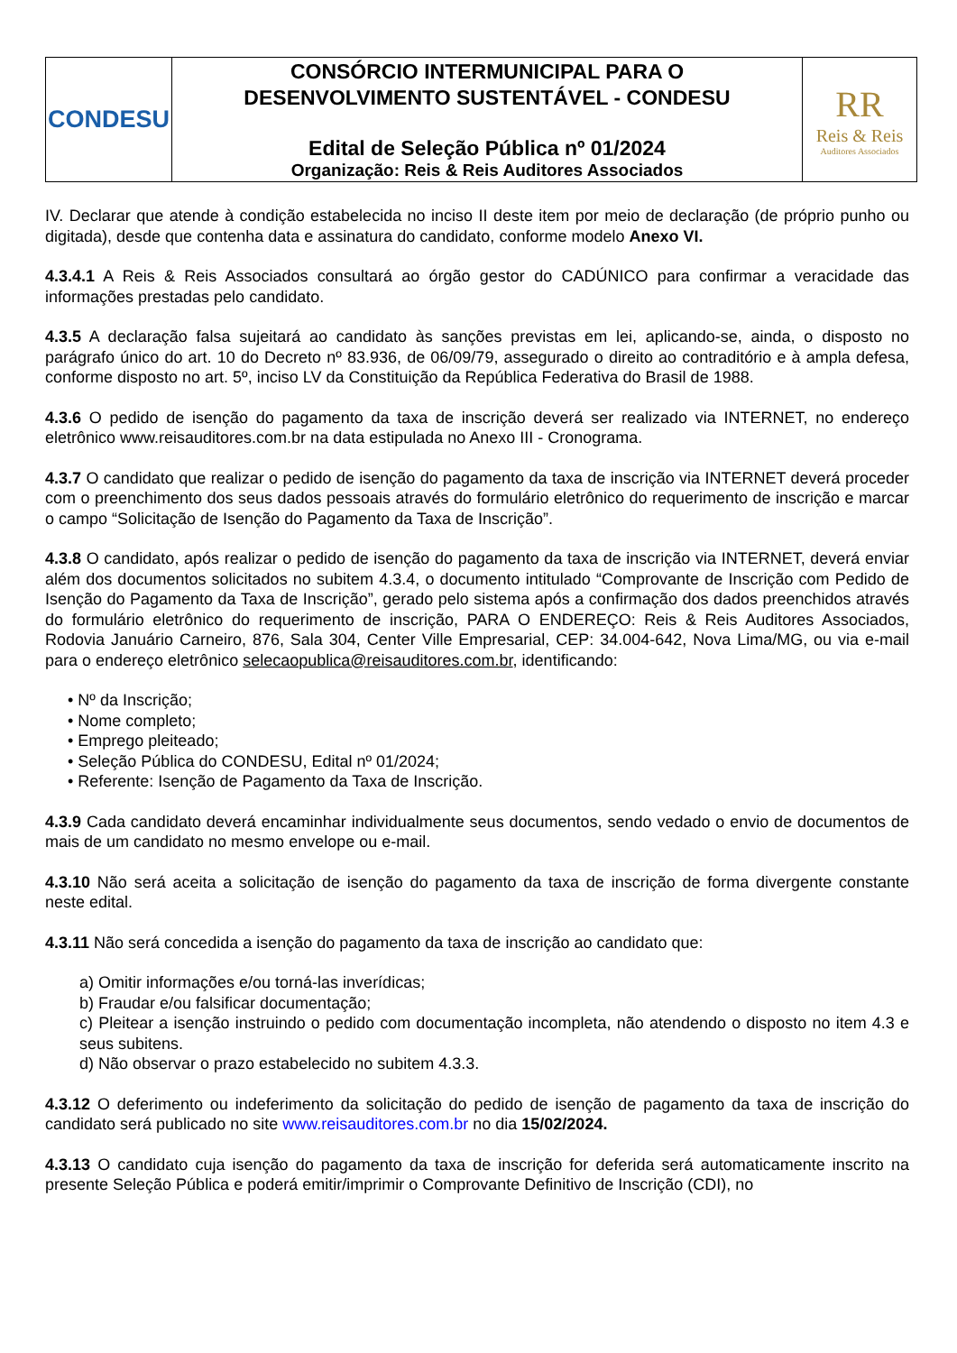| CONDESU | CONSÓRCIO INTERMUNICIPAL PARA O DESENVOLVIMENTO SUSTENTÁVEL - CONDESU Edital de Seleção Pública nº 01/2024 Organização: Reis & Reis Auditores Associados | RR Reis & Reis Auditores Associados |
IV. Declarar que atende à condição estabelecida no inciso II deste item por meio de declaração (de próprio punho ou digitada), desde que contenha data e assinatura do candidato, conforme modelo Anexo VI.
4.3.4.1 A Reis & Reis Associados consultará ao órgão gestor do CADÚNICO para confirmar a veracidade das informações prestadas pelo candidato.
4.3.5 A declaração falsa sujeitará ao candidato às sanções previstas em lei, aplicando-se, ainda, o disposto no parágrafo único do art. 10 do Decreto nº 83.936, de 06/09/79, assegurado o direito ao contraditório e à ampla defesa, conforme disposto no art. 5º, inciso LV da Constituição da República Federativa do Brasil de 1988.
4.3.6 O pedido de isenção do pagamento da taxa de inscrição deverá ser realizado via INTERNET, no endereço eletrônico www.reisauditores.com.br na data estipulada no Anexo III - Cronograma.
4.3.7 O candidato que realizar o pedido de isenção do pagamento da taxa de inscrição via INTERNET deverá proceder com o preenchimento dos seus dados pessoais através do formulário eletrônico do requerimento de inscrição e marcar o campo “Solicitação de Isenção do Pagamento da Taxa de Inscrição”.
4.3.8 O candidato, após realizar o pedido de isenção do pagamento da taxa de inscrição via INTERNET, deverá enviar além dos documentos solicitados no subitem 4.3.4, o documento intitulado “Comprovante de Inscrição com Pedido de Isenção do Pagamento da Taxa de Inscrição”, gerado pelo sistema após a confirmação dos dados preenchidos através do formulário eletrônico do requerimento de inscrição, PARA O ENDEREÇO: Reis & Reis Auditores Associados, Rodovia Januário Carneiro, 876, Sala 304, Center Ville Empresarial, CEP: 34.004-642, Nova Lima/MG, ou via e-mail para o endereço eletrônico selecaopublica@reisauditores.com.br, identificando:
• Nº da Inscrição;
• Nome completo;
• Emprego pleiteado;
• Seleção Pública do CONDESU, Edital nº 01/2024;
• Referente: Isenção de Pagamento da Taxa de Inscrição.
4.3.9 Cada candidato deverá encaminhar individualmente seus documentos, sendo vedado o envio de documentos de mais de um candidato no mesmo envelope ou e-mail.
4.3.10 Não será aceita a solicitação de isenção do pagamento da taxa de inscrição de forma divergente constante neste edital.
4.3.11 Não será concedida a isenção do pagamento da taxa de inscrição ao candidato que:
a) Omitir informações e/ou torná-las inverídicas;
b) Fraudar e/ou falsificar documentação;
c) Pleitear a isenção instruindo o pedido com documentação incompleta, não atendendo o disposto no item 4.3 e seus subitens.
d) Não observar o prazo estabelecido no subitem 4.3.3.
4.3.12 O deferimento ou indeferimento da solicitação do pedido de isenção de pagamento da taxa de inscrição do candidato será publicado no site www.reisauditores.com.br no dia 15/02/2024.
4.3.13 O candidato cuja isenção do pagamento da taxa de inscrição for deferida será automaticamente inscrito na presente Seleção Pública e poderá emitir/imprimir o Comprovante Definitivo de Inscrição (CDI), no